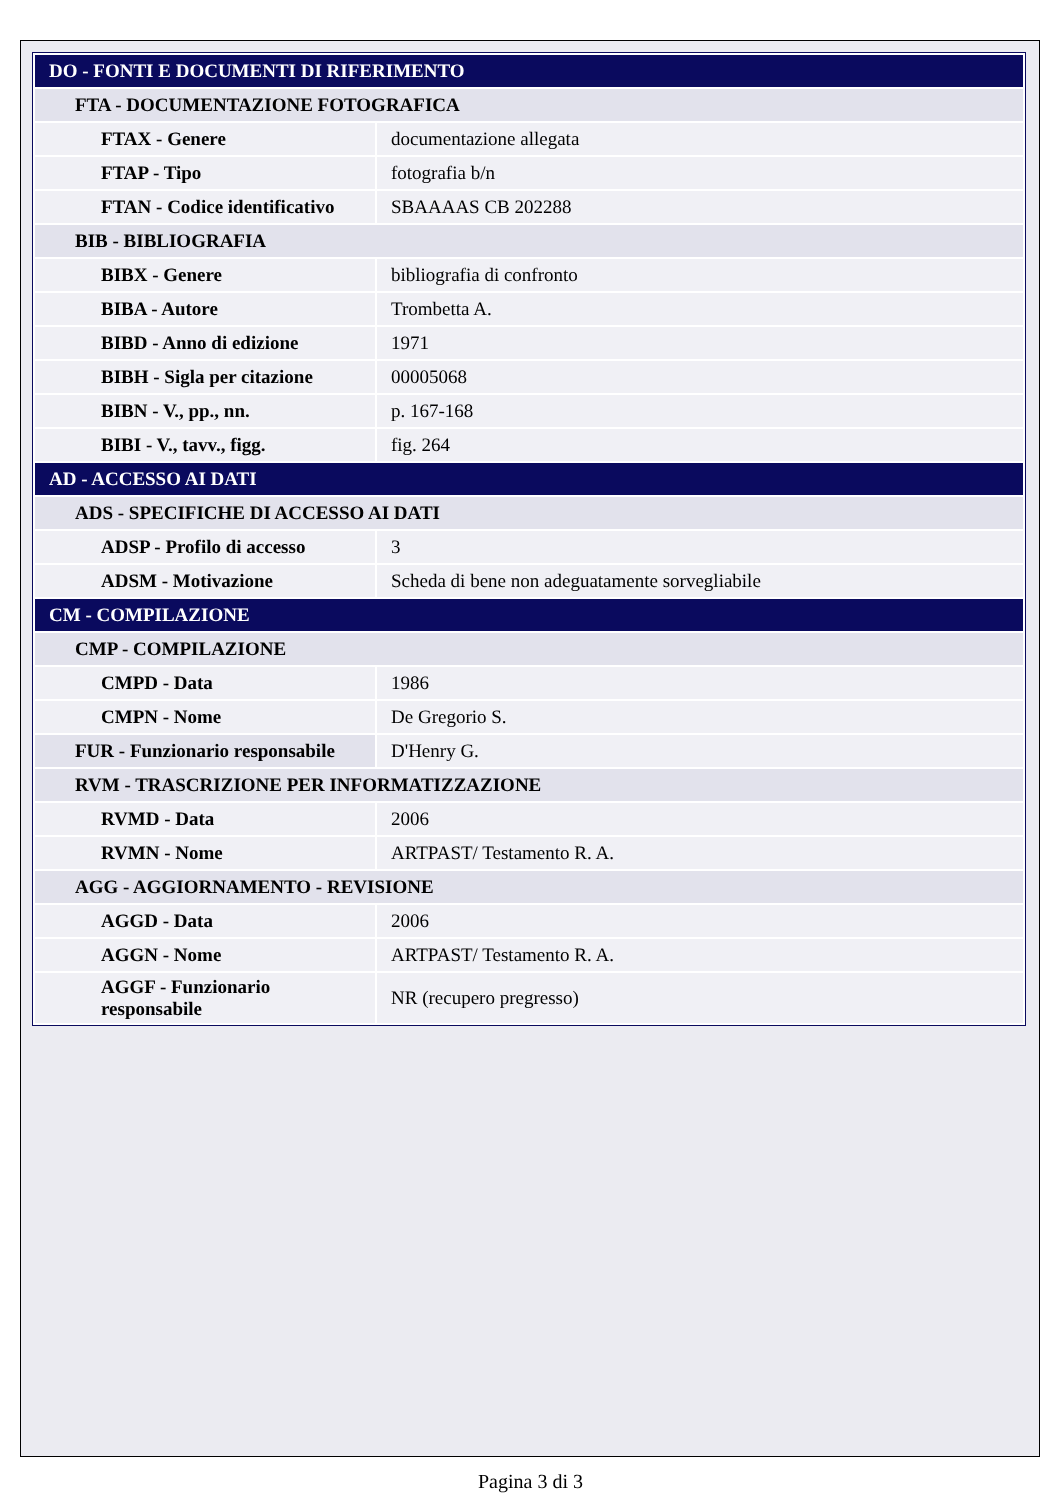| DO - FONTI E DOCUMENTI DI RIFERIMENTO | |
| FTA - DOCUMENTAZIONE FOTOGRAFICA | |
| FTAX - Genere | documentazione allegata |
| FTAP - Tipo | fotografia b/n |
| FTAN - Codice identificativo | SBAAAAS CB 202288 |
| BIB - BIBLIOGRAFIA | |
| BIBX - Genere | bibliografia di confronto |
| BIBA - Autore | Trombetta A. |
| BIBD - Anno di edizione | 1971 |
| BIBH - Sigla per citazione | 00005068 |
| BIBN - V., pp., nn. | p. 167-168 |
| BIBI - V., tavv., figg. | fig. 264 |
| AD - ACCESSO AI DATI | |
| ADS - SPECIFICHE DI ACCESSO AI DATI | |
| ADSP - Profilo di accesso | 3 |
| ADSM - Motivazione | Scheda di bene non adeguatamente sorvegliabile |
| CM - COMPILAZIONE | |
| CMP - COMPILAZIONE | |
| CMPD - Data | 1986 |
| CMPN - Nome | De Gregorio S. |
| FUR - Funzionario responsabile | D'Henry G. |
| RVM - TRASCRIZIONE PER INFORMATIZZAZIONE | |
| RVMD - Data | 2006 |
| RVMN - Nome | ARTPAST/ Testamento R. A. |
| AGG - AGGIORNAMENTO - REVISIONE | |
| AGGD - Data | 2006 |
| AGGN - Nome | ARTPAST/ Testamento R. A. |
| AGGF - Funzionario responsabile | NR (recupero pregresso) |
Pagina 3 di 3